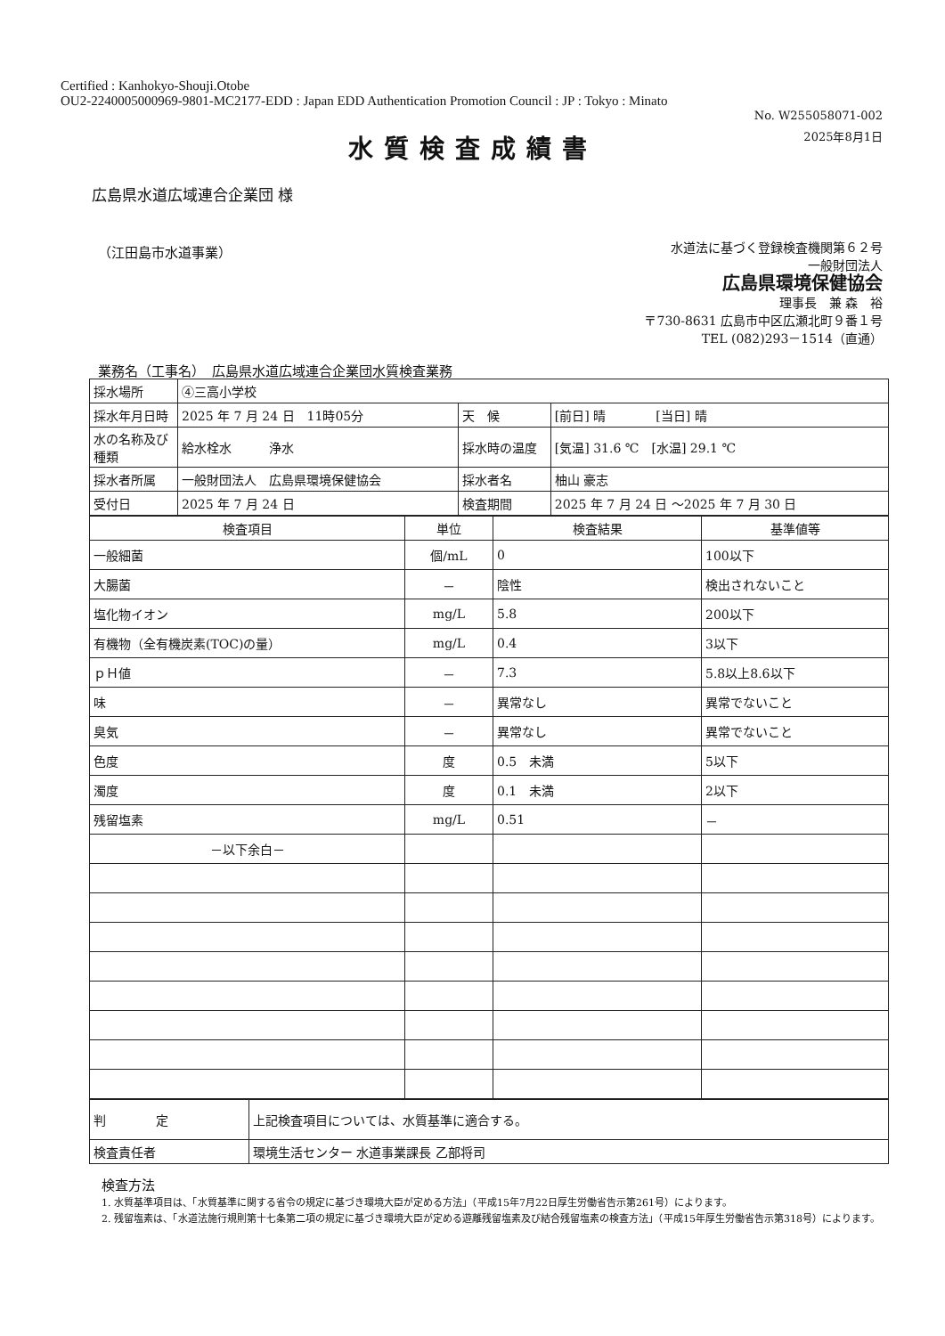Certified : Kanhokyo-Shouji.Otobe
OU2-2240005000969-9801-MC2177-EDD : Japan EDD Authentication Promotion Council : JP : Tokyo : Minato
No. W255058071-002
2025年8月1日
水質検査成績書
広島県水道広域連合企業団 様
（江田島市水道事業）
水道法に基づく登録検査機関第６２号
一般財団法人
広島県環境保健協会
理事長　兼 森　裕
〒730-8631 広島市中区広瀬北町９番１号
TEL (082)293－1514（直通）
業務名（工事名）　広島県水道広域連合企業団水質検査業務
| 採水場所 | ④三高小学校 | | |
| 採水年月日時 | 2025 年 7 月 24 日 11時05分 | 天 候 | [前日] 晴 [当日] 晴 |
| 水の名称及び種類 | 給水栓水 浄水 | 採水時の温度 | [気温] 31.6 ℃ [水温] 29.1 ℃ |
| 採水者所属 | 一般財団法人 広島県環境保健協会 | 採水者名 | 柚山 豪志 |
| 受付日 | 2025 年 7 月 24 日 | 検査期間 | 2025 年 7 月 24 日 ～2025 年 7 月 30 日 |
| 検査項目 | 単位 | 検査結果 | 基準値等 |
| --- | --- | --- | --- |
| 一般細菌 | 個/mL | 0 | 100以下 |
| 大腸菌 | － | 陰性 | 検出されないこと |
| 塩化物イオン | mg/L | 5.8 | 200以下 |
| 有機物（全有機炭素(TOC)の量） | mg/L | 0.4 | 3以下 |
| ｐＨ値 | － | 7.3 | 5.8以上8.6以下 |
| 味 | － | 異常なし | 異常でないこと |
| 臭気 | － | 異常なし | 異常でないこと |
| 色度 | 度 | 0.5 未満 | 5以下 |
| 濁度 | 度 | 0.1 未満 | 2以下 |
| 残留塩素 | mg/L | 0.51 | － |
| －以下余白－ | | | |
| 判 定 | 上記検査項目については、水質基準に適合する。 |
| 検査責任者 | 環境生活センター 水道事業課長 乙部将司 |
検査方法
1. 水質基準項目は、「水質基準に関する省令の規定に基づき環境大臣が定める方法」（平成15年7月22日厚生労働省告示第261号）によります。
2. 残留塩素は、「水道法施行規則第十七条第二項の規定に基づき環境大臣が定める遊離残留塩素及び結合残留塩素の検査方法」（平成15年厚生労働省告示第318号）によります。